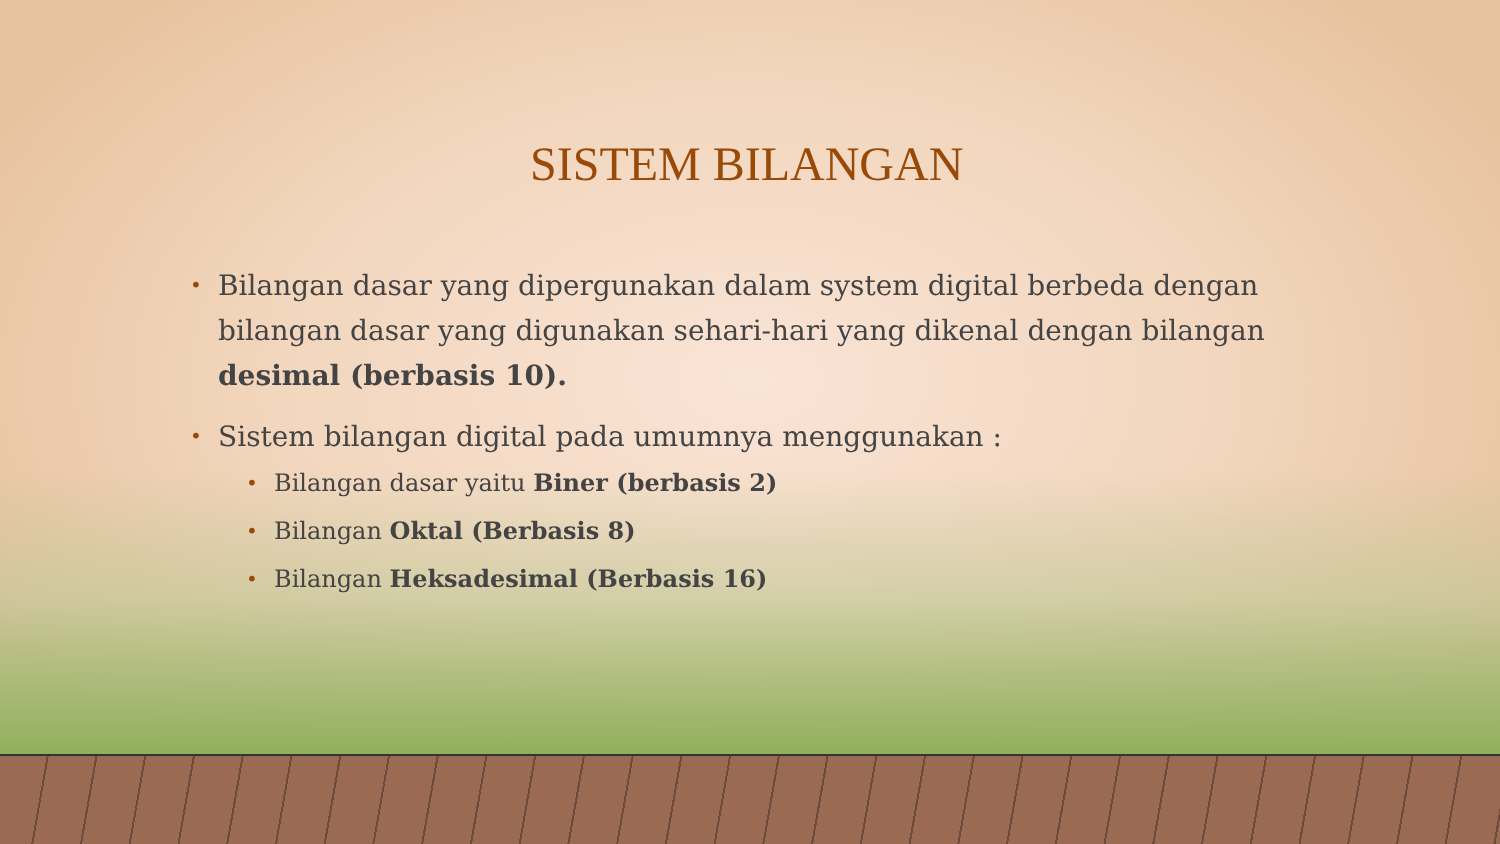SISTEM BILANGAN
• Bilangan dasar yang dipergunakan dalam system digital berbeda dengan bilangan dasar yang digunakan sehari-hari yang dikenal dengan bilangan desimal (berbasis 10).
• Sistem bilangan digital pada umumnya menggunakan :
• Bilangan dasar yaitu Biner (berbasis 2)
• Bilangan Oktal (Berbasis 8)
• Bilangan Heksadesimal (Berbasis 16)